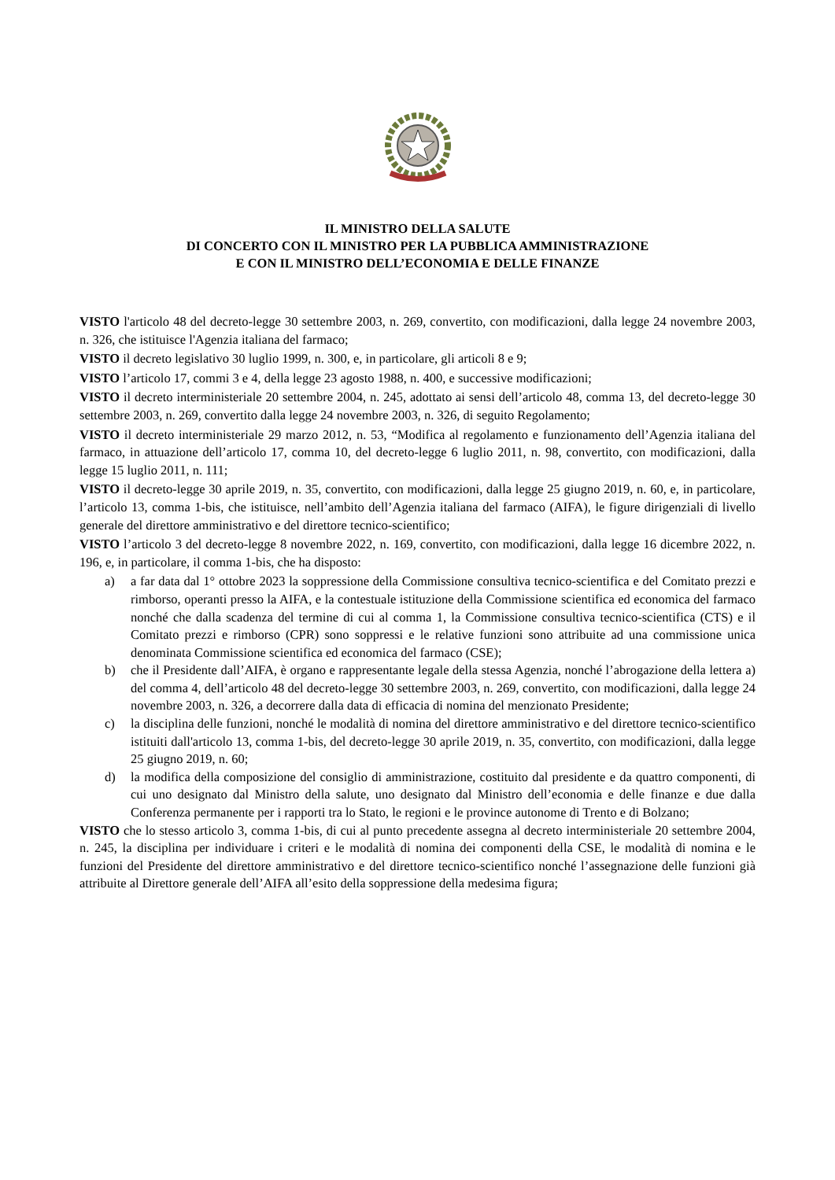IL MINISTRO DELLA SALUTE
DI CONCERTO CON IL MINISTRO PER LA PUBBLICA AMMINISTRAZIONE
E CON IL MINISTRO DELL’ECONOMIA E DELLE FINANZE
VISTO l'articolo 48 del decreto-legge 30 settembre 2003, n. 269, convertito, con modificazioni, dalla legge 24 novembre 2003, n. 326, che istituisce l'Agenzia italiana del farmaco;
VISTO il decreto legislativo 30 luglio 1999, n. 300, e, in particolare, gli articoli 8 e 9;
VISTO l’articolo 17, commi 3 e 4, della legge 23 agosto 1988, n. 400, e successive modificazioni;
VISTO il decreto interministeriale 20 settembre 2004, n. 245, adottato ai sensi dell’articolo 48, comma 13, del decreto-legge 30 settembre 2003, n. 269, convertito dalla legge 24 novembre 2003, n. 326, di seguito Regolamento;
VISTO il decreto interministeriale 29 marzo 2012, n. 53, “Modifica al regolamento e funzionamento dell’Agenzia italiana del farmaco, in attuazione dell’articolo 17, comma 10, del decreto-legge 6 luglio 2011, n. 98, convertito, con modificazioni, dalla legge 15 luglio 2011, n. 111;
VISTO il decreto-legge 30 aprile 2019, n. 35, convertito, con modificazioni, dalla legge 25 giugno 2019, n. 60, e, in particolare, l’articolo 13, comma 1-bis, che istituisce, nell’ambito dell’Agenzia italiana del farmaco (AIFA), le figure dirigenziali di livello generale del direttore amministrativo e del direttore tecnico-scientifico;
VISTO l’articolo 3 del decreto-legge 8 novembre 2022, n. 169, convertito, con modificazioni, dalla legge 16 dicembre 2022, n. 196, e, in particolare, il comma 1-bis, che ha disposto:
a) a far data dal 1° ottobre 2023 la soppressione della Commissione consultiva tecnico-scientifica e del Comitato prezzi e rimborso, operanti presso la AIFA, e la contestuale istituzione della Commissione scientifica ed economica del farmaco nonché che dalla scadenza del termine di cui al comma 1, la Commissione consultiva tecnico-scientifica (CTS) e il Comitato prezzi e rimborso (CPR) sono soppressi e le relative funzioni sono attribuite ad una commissione unica denominata Commissione scientifica ed economica del farmaco (CSE);
b) che il Presidente dall’AIFA, è organo e rappresentante legale della stessa Agenzia, nonché l’abrogazione della lettera a) del comma 4, dell’articolo 48 del decreto-legge 30 settembre 2003, n. 269, convertito, con modificazioni, dalla legge 24 novembre 2003, n. 326, a decorrere dalla data di efficacia di nomina del menzionato Presidente;
c) la disciplina delle funzioni, nonché le modalità di nomina del direttore amministrativo e del direttore tecnico-scientifico istituiti dall'articolo 13, comma 1-bis, del decreto-legge 30 aprile 2019, n. 35, convertito, con modificazioni, dalla legge 25 giugno 2019, n. 60;
d) la modifica della composizione del consiglio di amministrazione, costituito dal presidente e da quattro componenti, di cui uno designato dal Ministro della salute, uno designato dal Ministro dell’economia e delle finanze e due dalla Conferenza permanente per i rapporti tra lo Stato, le regioni e le province autonome di Trento e di Bolzano;
VISTO che lo stesso articolo 3, comma 1-bis, di cui al punto precedente assegna al decreto interministeriale 20 settembre 2004, n. 245, la disciplina per individuare i criteri e le modalità di nomina dei componenti della CSE, le modalità di nomina e le funzioni del Presidente del direttore amministrativo e del direttore tecnico-scientifico nonché l’assegnazione delle funzioni già attribuite al Direttore generale dell’AIFA all’esito della soppressione della medesima figura;